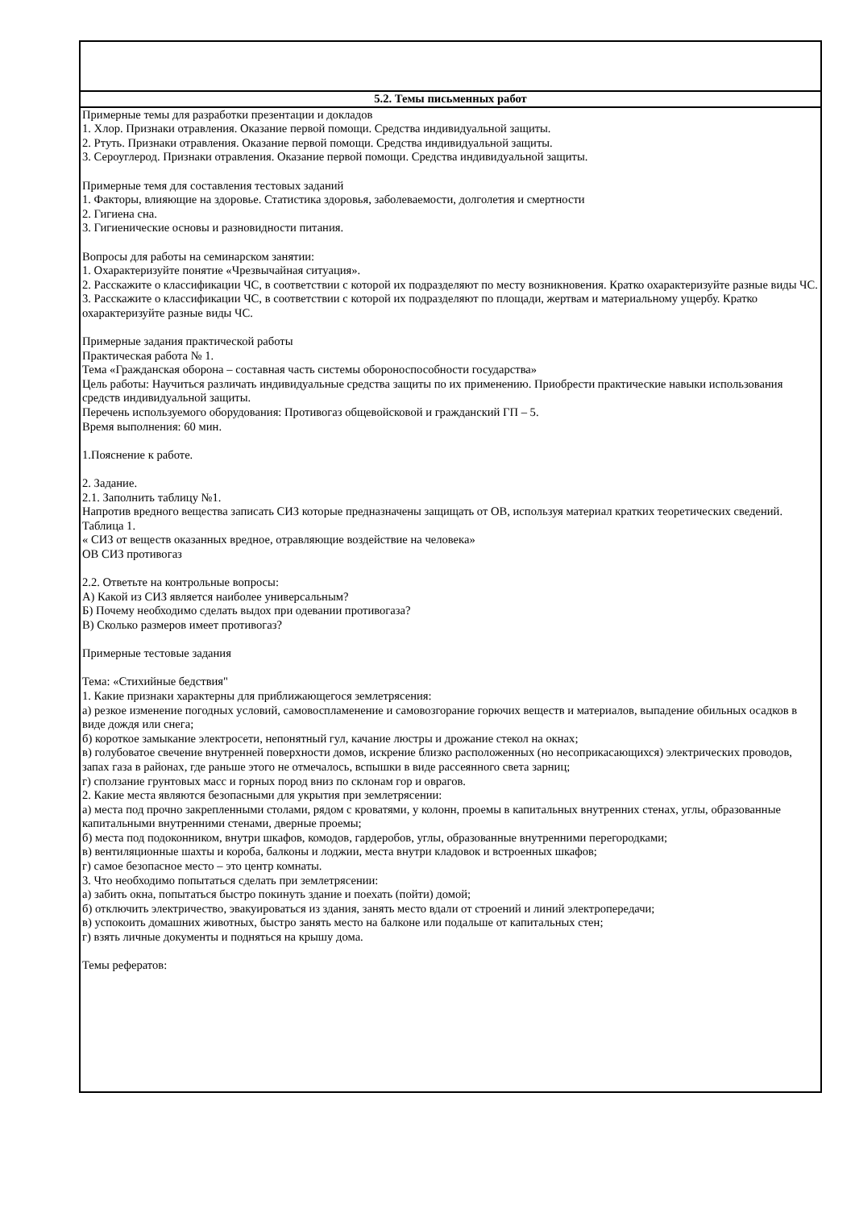| 5.2. Темы письменных работ |
| Примерные темы для разработки презентации и докладов 1. Хлор. Признаки отравления. Оказание первой помощи. Средства индивидуальной защиты. 2. Ртуть. Признаки отравления. Оказание первой помощи. Средства индивидуальной защиты. 3. Сероуглерод. Признаки отравления. Оказание первой помощи. Средства индивидуальной защиты. Примерные темя для составления тестовых заданий 1. Факторы, влияющие на здоровье. Статистика здоровья, заболеваемости, долголетия и смертности 2. Гигиена сна. 3. Гигиенические основы и разновидности питания. Вопросы для работы на семинарском занятии: 1. Охарактеризуйте понятие «Чрезвычайная ситуация». 2. Расскажите о классификации ЧС, в соответствии с которой их подразделяют по месту возникновения. Кратко охарактеризуйте разные виды ЧС. 3. Расскажите о классификации ЧС, в соответствии с которой их подразделяют по площади, жертвам и материальному ущербу. Кратко охарактеризуйте разные виды ЧС. Примерные задания практической работы Практическая работа № 1. Тема «Гражданская оборона – составная часть системы обороноспособности государства» Цель работы: Научиться различать индивидуальные средства защиты по их применению. Приобрести практические навыки использования средств индивидуальной защиты. Перечень используемого оборудования: Противогаз общевойсковой и гражданский ГП – 5. Время выполнения: 60 мин. 1.Пояснение к работе. 2. Задание. 2.1. Заполнить таблицу №1. Напротив вредного вещества записать СИЗ которые предназначены защищать от ОВ, используя материал кратких теоретических сведений. Таблица 1. « СИЗ от веществ оказанных вредное, отравляющие воздействие на человека» ОВ СИЗ противогаз 2.2. Ответьте на контрольные вопросы: А) Какой из СИЗ является наиболее универсальным? Б) Почему необходимо сделать выдох при одевании противогаза? В) Сколько размеров имеет противогаз? Примерные тестовые задания Тема: «Стихийные бедствия" 1. Какие признаки характерны для приближающегося землетрясения: а) резкое изменение погодных условий, самовоспламенение и самовозгорание горючих веществ и материалов, выпадение обильных осадков в виде дождя или снега; б) короткое замыкание электросети, непонятный гул, качание люстры и дрожание стекол на окнах; в) голубоватое свечение внутренней поверхности домов, искрение близко расположенных (но несоприкасающихся) электрических проводов, запах газа в районах, где раньше этого не отмечалось, вспышки в виде рассеянного света зарниц; г) сползание грунтовых масс и горных пород вниз по склонам гор и оврагов. 2. Какие места являются безопасными для укрытия при землетрясении: а) места под прочно закрепленными столами, рядом с кроватями, у колонн, проемы в капитальных внутренних стенах, углы, образованные капитальными внутренними стенами, дверные проемы; б) места под подоконником, внутри шкафов, комодов, гардеробов, углы, образованные внутренними перегородками; в) вентиляционные шахты и короба, балконы и лоджии, места внутри кладовок и встроенных шкафов; г) самое безопасное место – это центр комнаты. 3. Что необходимо попытаться сделать при землетрясении: а) забить окна, попытаться быстро покинуть здание и поехать (пойти) домой; б) отключить электричество, эвакуироваться из здания, занять место вдали от строений и линий электропередачи; в) успокоить домашних животных, быстро занять место на балконе или подальше от капитальных стен; г) взять личные документы и подняться на крышу дома. Темы рефератов: |